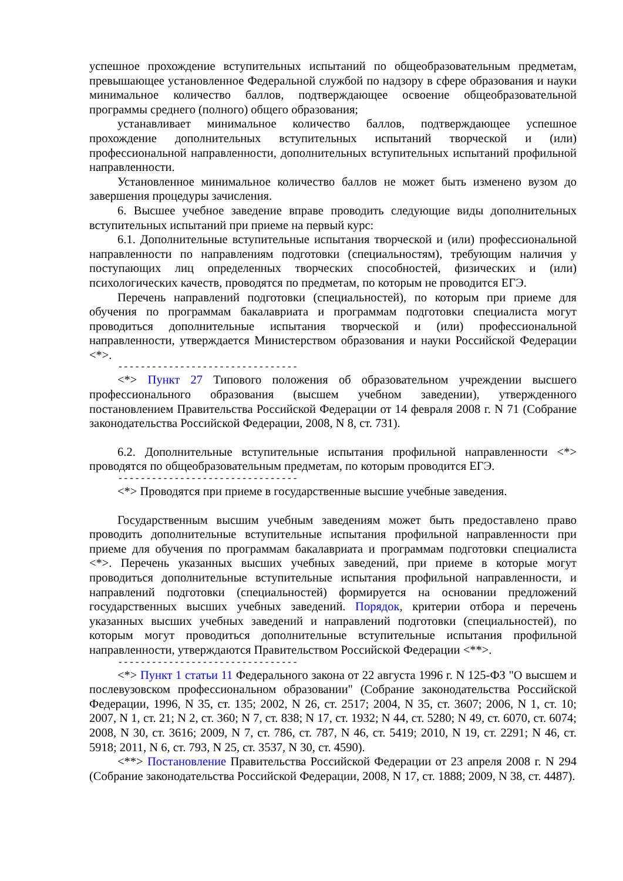успешное прохождение вступительных испытаний по общеобразовательным предметам, превышающее установленное Федеральной службой по надзору в сфере образования и науки минимальное количество баллов, подтверждающее освоение общеобразовательной программы среднего (полного) общего образования;
устанавливает минимальное количество баллов, подтверждающее успешное прохождение дополнительных вступительных испытаний творческой и (или) профессиональной направленности, дополнительных вступительных испытаний профильной направленности.
Установленное минимальное количество баллов не может быть изменено вузом до завершения процедуры зачисления.
6. Высшее учебное заведение вправе проводить следующие виды дополнительных вступительных испытаний при приеме на первый курс:
6.1. Дополнительные вступительные испытания творческой и (или) профессиональной направленности по направлениям подготовки (специальностям), требующим наличия у поступающих лиц определенных творческих способностей, физических и (или) психологических качеств, проводятся по предметам, по которым не проводится ЕГЭ.
Перечень направлений подготовки (специальностей), по которым при приеме для обучения по программам бакалавриата и программам подготовки специалиста могут проводиться дополнительные испытания творческой и (или) профессиональной направленности, утверждается Министерством образования и науки Российской Федерации <*>.
--------------------------------
<*> Пункт 27 Типового положения об образовательном учреждении высшего профессионального образования (высшем учебном заведении), утвержденного постановлением Правительства Российской Федерации от 14 февраля 2008 г. N 71 (Собрание законодательства Российской Федерации, 2008, N 8, ст. 731).
6.2. Дополнительные вступительные испытания профильной направленности <*> проводятся по общеобразовательным предметам, по которым проводится ЕГЭ.
--------------------------------
<*> Проводятся при приеме в государственные высшие учебные заведения.
Государственным высшим учебным заведениям может быть предоставлено право проводить дополнительные вступительные испытания профильной направленности при приеме для обучения по программам бакалавриата и программам подготовки специалиста <*>. Перечень указанных высших учебных заведений, при приеме в которые могут проводиться дополнительные вступительные испытания профильной направленности, и направлений подготовки (специальностей) формируется на основании предложений государственных высших учебных заведений. Порядок, критерии отбора и перечень указанных высших учебных заведений и направлений подготовки (специальностей), по которым могут проводиться дополнительные вступительные испытания профильной направленности, утверждаются Правительством Российской Федерации <**>.
--------------------------------
<*> Пункт 1 статьи 11 Федерального закона от 22 августа 1996 г. N 125-ФЗ "О высшем и послевузовском профессиональном образовании" (Собрание законодательства Российской Федерации, 1996, N 35, ст. 135; 2002, N 26, ст. 2517; 2004, N 35, ст. 3607; 2006, N 1, ст. 10; 2007, N 1, ст. 21; N 2, ст. 360; N 7, ст. 838; N 17, ст. 1932; N 44, ст. 5280; N 49, ст. 6070, ст. 6074; 2008, N 30, ст. 3616; 2009, N 7, ст. 786, ст. 787, N 46, ст. 5419; 2010, N 19, ст. 2291; N 46, ст. 5918; 2011, N 6, ст. 793, N 25, ст. 3537, N 30, ст. 4590).
<**> Постановление Правительства Российской Федерации от 23 апреля 2008 г. N 294 (Собрание законодательства Российской Федерации, 2008, N 17, ст. 1888; 2009, N 38, ст. 4487).